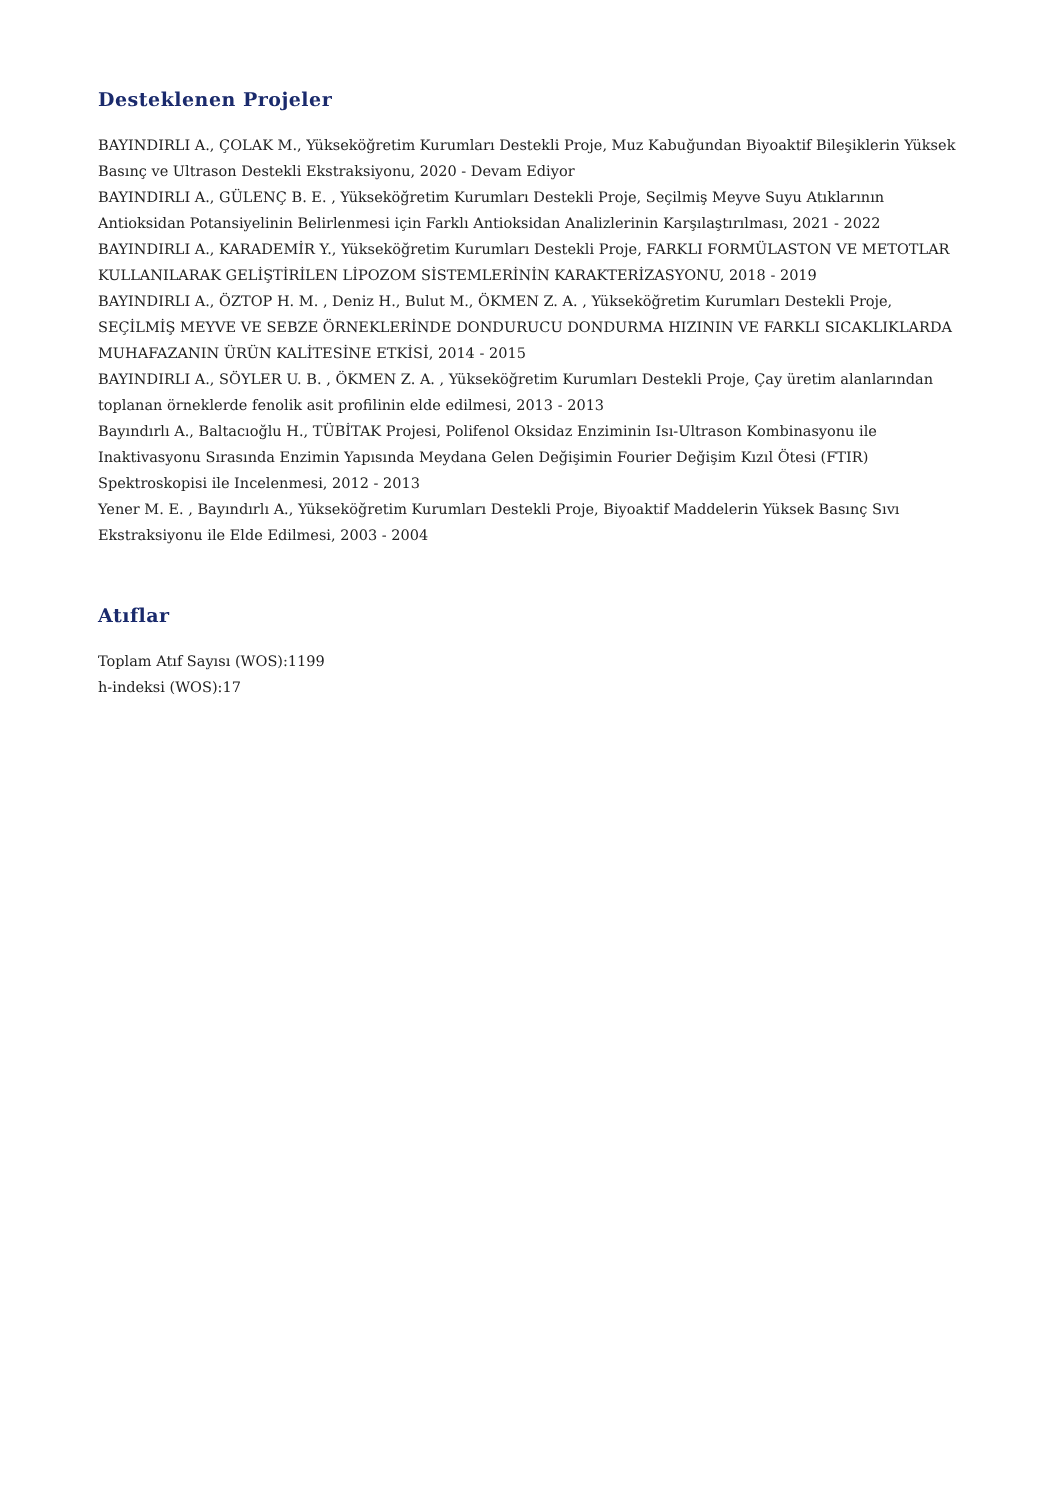Desteklenen Projeler
BAYINDIRLI A., ÇOLAK M., Yükseköğretim Kurumları Destekli Proje, Muz Kabuğundan Biyoaktif Bileşiklerin Yüksek Basınç ve Ultrason Destekli Ekstraksiyonu, 2020 - Devam Ediyor
BAYINDIRLI A., GÜLENÇ B. E. , Yükseköğretim Kurumları Destekli Proje, Seçilmiş Meyve Suyu Atıklarının Antioksidan Potansiyelinin Belirlenmesi için Farklı Antioksidan Analizlerinin Karşılaştırılması, 2021 - 2022
BAYINDIRLI A., KARADEMİR Y., Yükseköğretim Kurumları Destekli Proje, FARKLI FORMÜLASTON VE METOTLAR KULLANILARAK GELİŞTİRİLEN LİPOZOM SİSTEMLERİNİN KARAKTERİZASYONU, 2018 - 2019
BAYINDIRLI A., ÖZTOP H. M. , Deniz H., Bulut M., ÖKMEN Z. A. , Yükseköğretim Kurumları Destekli Proje, SEÇİLMİŞ MEYVE VE SEBZE ÖRNEKLERİNDE DONDURUCU DONDURMA HIZININ VE FARKLI SICAKLIKLARDA MUHAFAZANIN ÜRÜN KALİTESİNE ETKİSİ, 2014 - 2015
BAYINDIRLI A., SÖYLER U. B. , ÖKMEN Z. A. , Yükseköğretim Kurumları Destekli Proje, Çay üretim alanlarından toplanan örneklerde fenolik asit profilinin elde edilmesi, 2013 - 2013
Bayındırlı A., Baltacıoğlu H., TÜBİTAK Projesi, Polifenol Oksidaz Enziminin Isı-Ultrason Kombinasyonu ile Inaktivasyonu Sırasında Enzimin Yapısında Meydana Gelen Değişimin Fourier Değişim Kızıl Ötesi (FTIR) Spektroskopisi ile Incelenmesi, 2012 - 2013
Yener M. E. , Bayındırlı A., Yükseköğretim Kurumları Destekli Proje, Biyoaktif Maddelerin Yüksek Basınç Sıvı Ekstraksiyonu ile Elde Edilmesi, 2003 - 2004
Atıflar
Toplam Atıf Sayısı (WOS):1199
h-indeksi (WOS):17